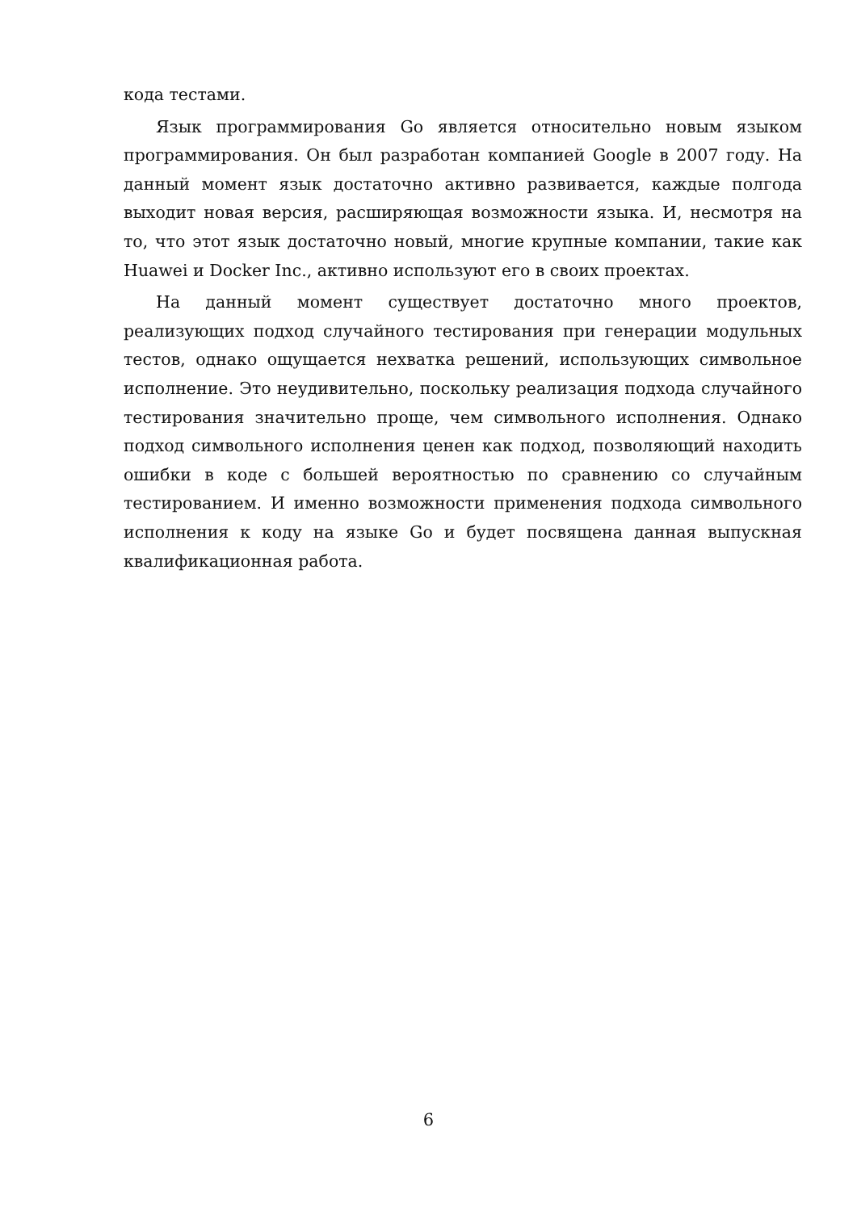кода тестами.
Язык программирования Go является относительно новым языком программирования. Он был разработан компанией Google в 2007 году. На данный момент язык достаточно активно развивается, каждые полгода выходит новая версия, расширяющая возможности языка. И, несмотря на то, что этот язык достаточно новый, многие крупные компании, такие как Huawei и Docker Inc., активно используют его в своих проектах.
На данный момент существует достаточно много проектов, реализующих подход случайного тестирования при генерации модульных тестов, однако ощущается нехватка решений, использующих символьное исполнение. Это неудивительно, поскольку реализация подхода случайного тестирования значительно проще, чем символьного исполнения. Однако подход символьного исполнения ценен как подход, позволяющий находить ошибки в коде с большей вероятностью по сравнению со случайным тестированием. И именно возможности применения подхода символьного исполнения к коду на языке Go и будет посвящена данная выпускная квалификационная работа.
6